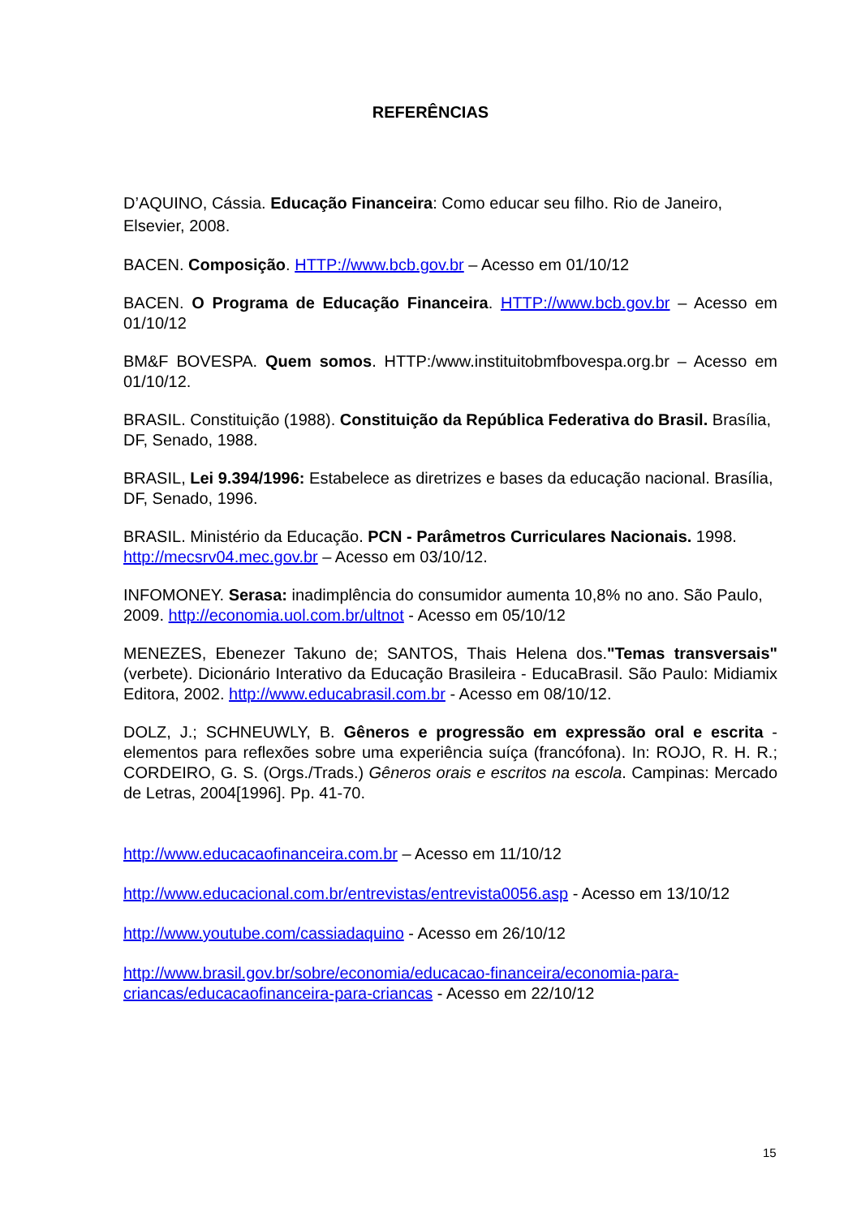REFERÊNCIAS
D’AQUINO, Cássia. Educação Financeira: Como educar seu filho. Rio de Janeiro, Elsevier, 2008.
BACEN. Composição. HTTP://www.bcb.gov.br – Acesso em 01/10/12
BACEN. O Programa de Educação Financeira. HTTP://www.bcb.gov.br – Acesso em 01/10/12
BM&F BOVESPA. Quem somos. HTTP:/www.instituitobmfbovespa.org.br – Acesso em 01/10/12.
BRASIL. Constituição (1988). Constituição da República Federativa do Brasil. Brasília, DF, Senado, 1988.
BRASIL, Lei 9.394/1996: Estabelece as diretrizes e bases da educação nacional. Brasília, DF, Senado, 1996.
BRASIL. Ministério da Educação. PCN - Parâmetros Curriculares Nacionais. 1998. http://mecsrv04.mec.gov.br – Acesso em 03/10/12.
INFOMONEY. Serasa: inadimplência do consumidor aumenta 10,8% no ano. São Paulo, 2009. http://economia.uol.com.br/ultnot - Acesso em 05/10/12
MENEZES, Ebenezer Takuno de; SANTOS, Thais Helena dos."Temas transversais" (verbete). Dicionário Interativo da Educação Brasileira - EducaBrasil. São Paulo: Midiamix Editora, 2002. http://www.educabrasil.com.br - Acesso em 08/10/12.
DOLZ, J.; SCHNEUWLY, B. Gêneros e progressão em expressão oral e escrita - elementos para reflexões sobre uma experiência suíça (francófona). In: ROJO, R. H. R.; CORDEIRO, G. S. (Orgs./Trads.) Gêneros orais e escritos na escola. Campinas: Mercado de Letras, 2004[1996]. Pp. 41-70.
http://www.educacaofinanceira.com.br – Acesso em 11/10/12
http://www.educacional.com.br/entrevistas/entrevista0056.asp - Acesso em 13/10/12
http://www.youtube.com/cassiadaquino - Acesso em 26/10/12
http://www.brasil.gov.br/sobre/economia/educacao-financeira/economia-para-criancas/educacaofinanceira-para-criancas - Acesso em 22/10/12
15